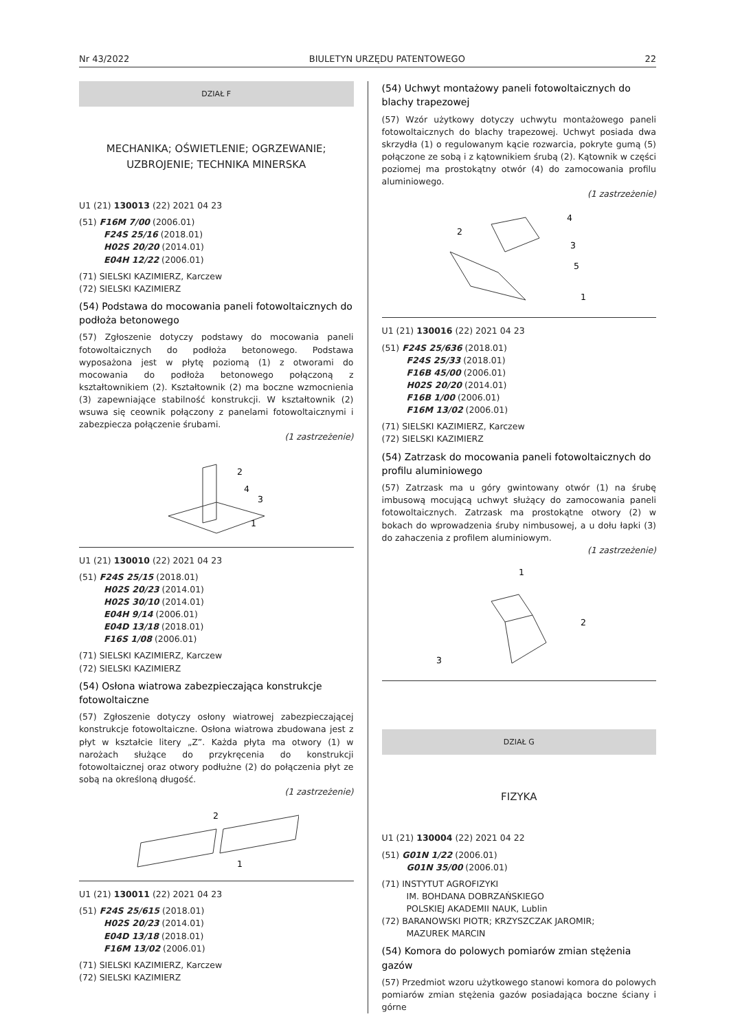Nr 43/2022 BIULETYN URZĘDU PATENTOWEGO 22
DZIAŁ F
MECHANIKA; OŚWIETLENIE; OGRZEWANIE;
UZBROJENIE; TECHNIKA MINERSKA
U1 (21) 130013 (22) 2021 04 23
(51) F16M 7/00 (2006.01)
F24S 25/16 (2018.01)
H02S 20/20 (2014.01)
E04H 12/22 (2006.01)
(71) SIELSKI KAZIMIERZ, Karczew
(72) SIELSKI KAZIMIERZ
(54) Podstawa do mocowania paneli fotowoltaicznych do podłoża betonowego
(57) Zgłoszenie dotyczy podstawy do mocowania paneli fotowoltaicznych do podłoża betonowego. Podstawa wyposażona jest w płytę poziomą (1) z otworami do mocowania do podłoża betonowego połączoną z kształtownikiem (2). Kształtownik (2) ma boczne wzmocnienia (3) zapewniające stabilność konstrukcji. W kształtownik (2) wsuwa się ceownik połączony z panelami fotowoltaicznymi i zabezpiecza połączenie śrubami.
(1 zastrzeżenie)
2
4
3
1
U1 (21) 130010 (22) 2021 04 23
(51) F24S 25/15 (2018.01)
H02S 20/23 (2014.01)
H02S 30/10 (2014.01)
E04H 9/14 (2006.01)
E04D 13/18 (2018.01)
F16S 1/08 (2006.01)
(71) SIELSKI KAZIMIERZ, Karczew
(72) SIELSKI KAZIMIERZ
(54) Osłona wiatrowa zabezpieczająca konstrukcje fotowoltaiczne
(57) Zgłoszenie dotyczy osłony wiatrowej zabezpieczającej konstrukcje fotowoltaiczne. Osłona wiatrowa zbudowana jest z płyt w kształcie litery „Z”. Każda płyta ma otwory (1) w narożach służące do przykręcenia do konstrukcji fotowoltaicznej oraz otwory podłużne (2) do połączenia płyt ze sobą na określoną długość.
(1 zastrzeżenie)
2
1
U1 (21) 130011 (22) 2021 04 23
(51) F24S 25/615 (2018.01)
H02S 20/23 (2014.01)
E04D 13/18 (2018.01)
F16M 13/02 (2006.01)
(71) SIELSKI KAZIMIERZ, Karczew
(72) SIELSKI KAZIMIERZ
(54) Uchwyt montażowy paneli fotowoltaicznych do blachy trapezowej
(57) Wzór użytkowy dotyczy uchwytu montażowego paneli fotowoltaicznych do blachy trapezowej. Uchwyt posiada dwa skrzydła (1) o regulowanym kącie rozwarcia, pokryte gumą (5) połączone ze sobą i z kątownikiem śrubą (2). Kątownik w części poziomej ma prostokątny otwór (4) do zamocowania profilu aluminiowego.
(1 zastrzeżenie)
2
4
3
5
1
U1 (21) 130016 (22) 2021 04 23
(51) F24S 25/636 (2018.01)
F24S 25/33 (2018.01)
F16B 45/00 (2006.01)
H02S 20/20 (2014.01)
F16B 1/00 (2006.01)
F16M 13/02 (2006.01)
(71) SIELSKI KAZIMIERZ, Karczew
(72) SIELSKI KAZIMIERZ
(54) Zatrzask do mocowania paneli fotowoltaicznych do profilu aluminiowego
(57) Zatrzask ma u góry gwintowany otwór (1) na śrubę imbusową mocującą uchwyt służący do zamocowania paneli fotowoltaicznych. Zatrzask ma prostokątne otwory (2) w bokach do wprowadzenia śruby nimbusowej, a u dołu łapki (3) do zahaczenia z profilem aluminiowym.
(1 zastrzeżenie)
1
2
3
DZIAŁ G
FIZYKA
U1 (21) 130004 (22) 2021 04 22
(51) G01N 1/22 (2006.01)
G01N 35/00 (2006.01)
(71) INSTYTUT AGROFIZYKI
IM. BOHDANA DOBRZAŃSKIEGO
POLSKIEJ AKADEMII NAUK, Lublin
(72) BARANOWSKI PIOTR; KRZYSZCZAK JAROMIR;
MAZUREK MARCIN
(54) Komora do polowych pomiarów zmian stężenia gazów
(57) Przedmiot wzoru użytkowego stanowi komora do polowych pomiarów zmian stężenia gazów posiadająca boczne ściany i górne